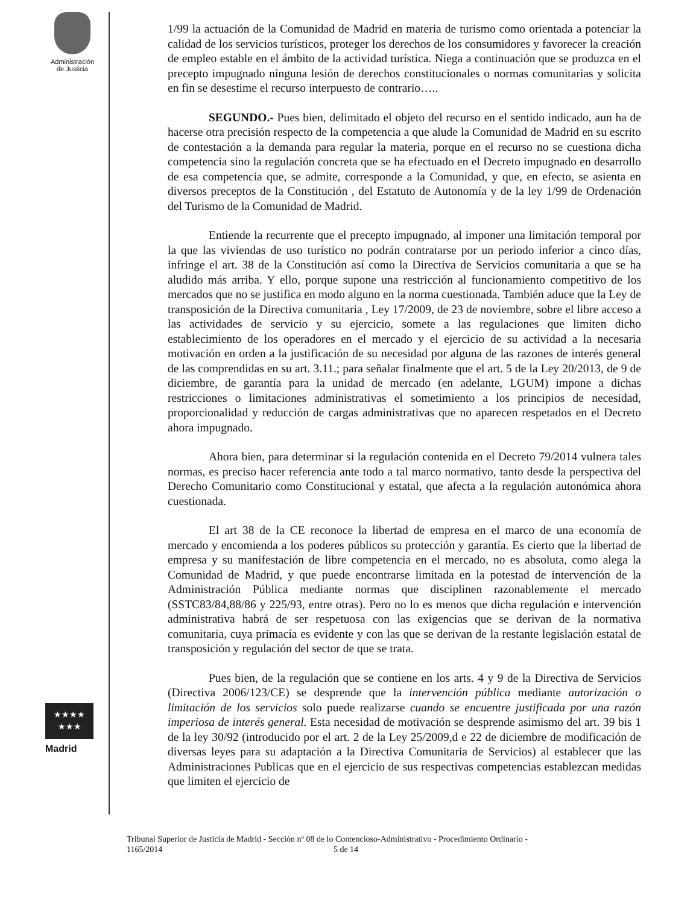Administración
de Justicia
★★★★
★★★
Madrid
1/99 la actuación de la Comunidad de Madrid en materia de turismo como orientada a potenciar la calidad de los servicios turísticos, proteger los derechos de los consumidores y favorecer la creación de empleo estable en el ámbito de la actividad turística. Niega a continuación que se produzca en el precepto impugnado ninguna lesión de derechos constitucionales o normas comunitarias y solicita en fin se desestime el recurso interpuesto de contrario…..
SEGUNDO.- Pues bien, delimitado el objeto del recurso en el sentido indicado, aun ha de hacerse otra precisión respecto de la competencia a que alude la Comunidad de Madrid en su escrito de contestación a la demanda para regular la materia, porque en el recurso no se cuestiona dicha competencia sino la regulación concreta que se ha efectuado en el Decreto impugnado en desarrollo de esa competencia que, se admite, corresponde a la Comunidad, y que, en efecto, se asienta en diversos preceptos de la Constitución , del Estatuto de Autonomía y de la ley 1/99 de Ordenación del Turismo de la Comunidad de Madrid.
Entiende la recurrente que el precepto impugnado, al imponer una limitación temporal por la que las viviendas de uso turístico no podrán contratarse por un periodo inferior a cinco días, infringe el art. 38 de la Constitución así como la Directiva de Servicios comunitaria a que se ha aludido más arriba. Y ello, porque supone una restricción al funcionamiento competitivo de los mercados que no se justifica en modo alguno en la norma cuestionada. También aduce que la Ley de transposición de la Directiva comunitaria , Ley 17/2009, de 23 de noviembre, sobre el libre acceso a las actividades de servicio y su ejercicio, somete a las regulaciones que limiten dicho establecimiento de los operadores en el mercado y el ejercicio de su actividad a la necesaria motivación en orden a la justificación de su necesidad por alguna de las razones de interés general de las comprendidas en su art. 3.11.; para señalar finalmente que el art. 5 de la Ley 20/2013, de 9 de diciembre, de garantía para la unidad de mercado (en adelante, LGUM) impone a dichas restricciones o limitaciones administrativas el sometimiento a los principios de necesidad, proporcionalidad y reducción de cargas administrativas que no aparecen respetados en el Decreto ahora impugnado.
Ahora bien, para determinar si la regulación contenida en el Decreto 79/2014 vulnera tales normas, es preciso hacer referencia ante todo a tal marco normativo, tanto desde la perspectiva del Derecho Comunitario como Constitucional y estatal, que afecta a la regulación autonómica ahora cuestionada.
El art 38 de la CE reconoce la libertad de empresa en el marco de una economía de mercado y encomienda a los poderes públicos su protección y garantía. Es cierto que la libertad de empresa y su manifestación de libre competencia en el mercado, no es absoluta, como alega la Comunidad de Madrid, y que puede encontrarse limitada en la potestad de intervención de la Administración Pública mediante normas que disciplinen razonablemente el mercado (SSTC83/84,88/86 y 225/93, entre otras). Pero no lo es menos que dicha regulación e intervención administrativa habrá de ser respetuosa con las exigencias que se derivan de la normativa comunitaria, cuya primacía es evidente y con las que se derivan de la restante legislación estatal de transposición y regulación del sector de que se trata.
Pues bien, de la regulación que se contiene en los arts. 4 y 9 de la Directiva de Servicios (Directiva 2006/123/CE) se desprende que la intervención pública mediante autorización o limitación de los servicios solo puede realizarse cuando se encuentre justificada por una razón imperiosa de interés general. Esta necesidad de motivación se desprende asimismo del art. 39 bis 1 de la ley 30/92 (introducido por el art. 2 de la Ley 25/2009,d e 22 de diciembre de modificación de diversas leyes para su adaptación a la Directiva Comunitaria de Servicios) al establecer que las Administraciones Publicas que en el ejercicio de sus respectivas competencias establezcan medidas que limiten el ejercicio de
Tribunal Superior de Justicia de Madrid - Sección nº 08 de lo Contencioso-Administrativo - Procedimiento Ordinario -
1165/2014 5 de 14